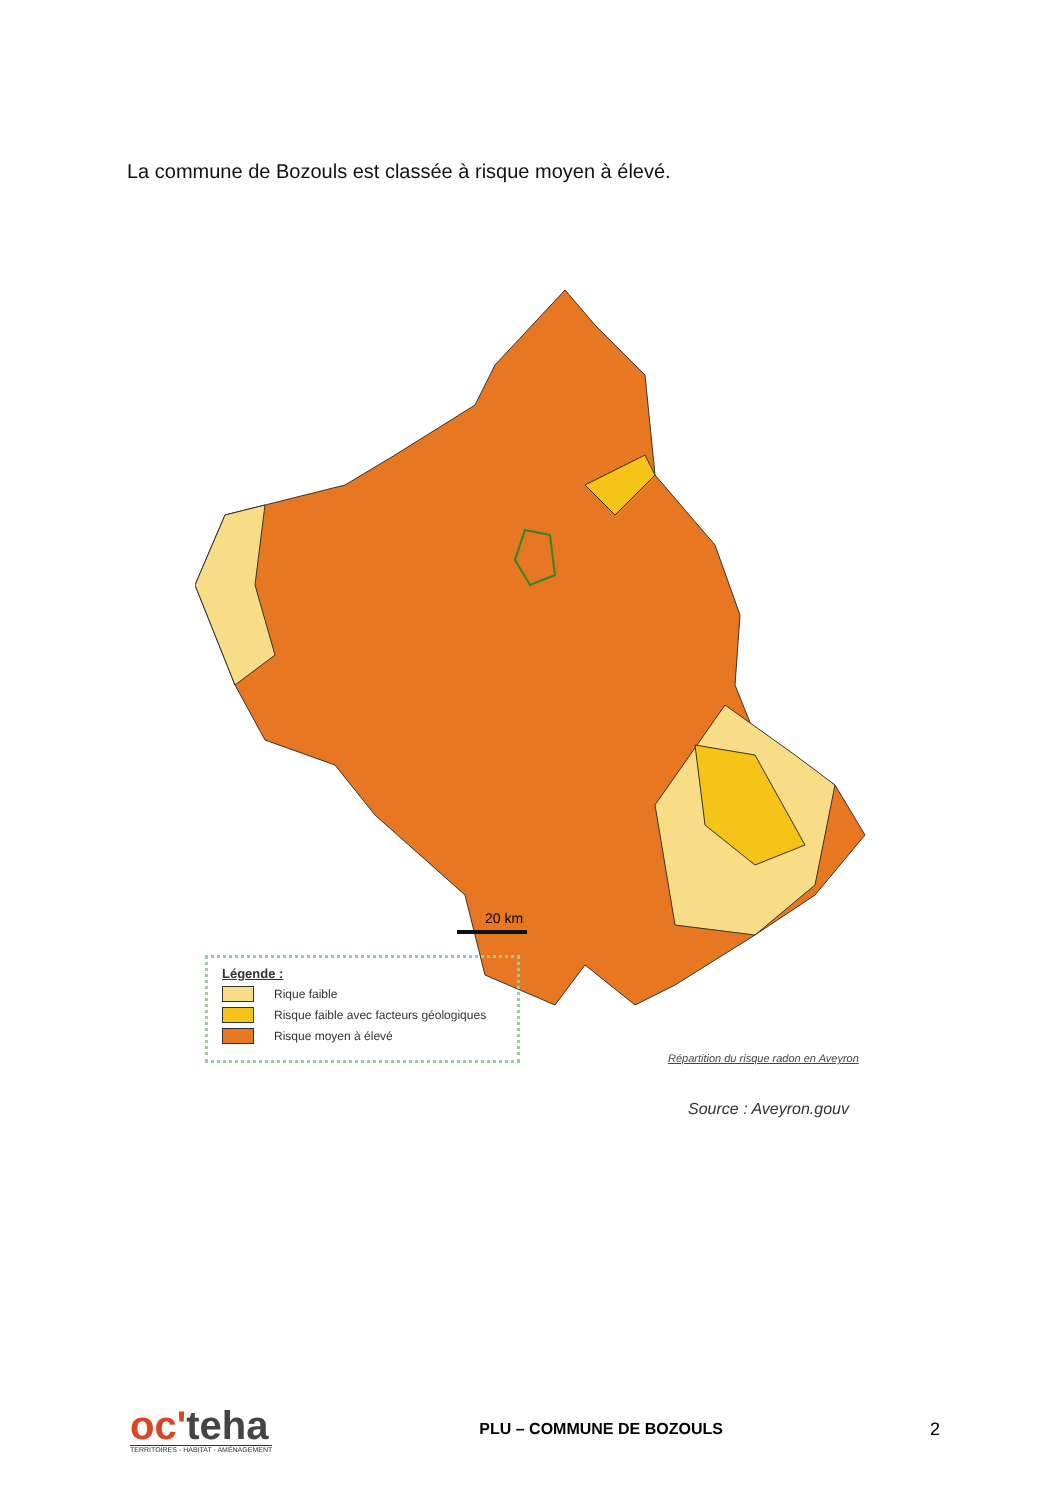La commune de Bozouls est classée à risque moyen à élevé.
20 km
Légende :
Rique faible
Risque faible avec facteurs géologiques
Risque moyen à élevé
Répartition du risque radon en Aveyron
Source : Aveyron.gouv
oc'teha
TERRITOIRES - HABITAT - AMÉNAGEMENT
PLU – COMMUNE DE BOZOULS 2